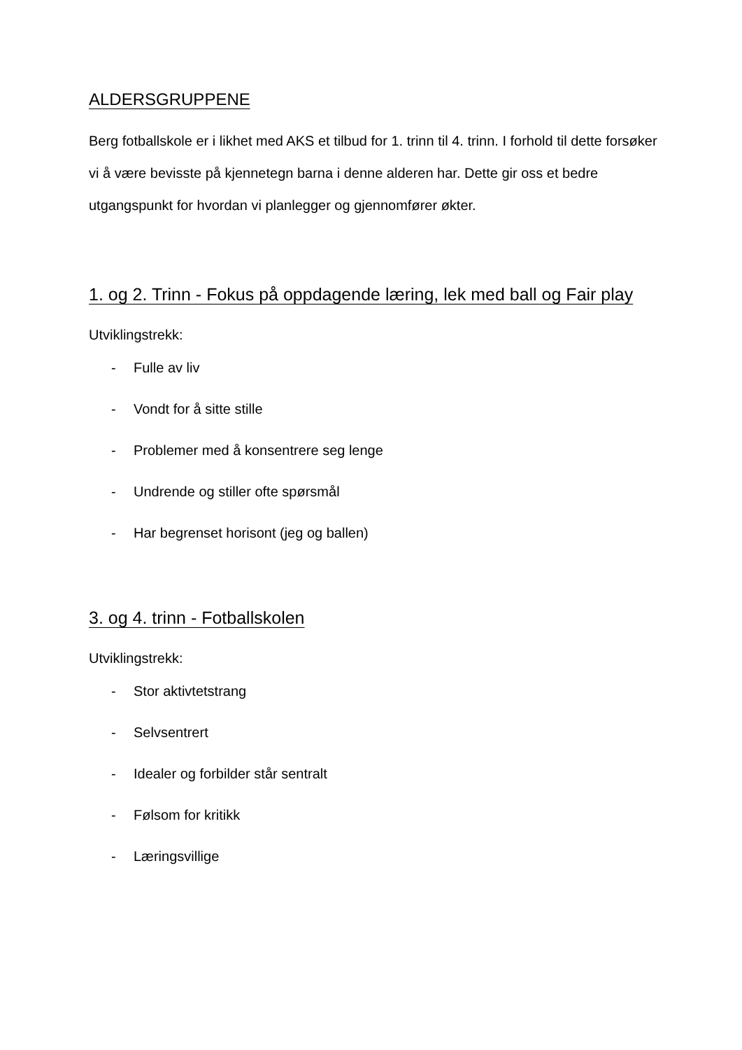ALDERSGRUPPENE
Berg fotballskole er i likhet med AKS et tilbud for 1. trinn til 4. trinn. I forhold til dette forsøker vi å være bevisste på kjennetegn barna i denne alderen har. Dette gir oss et bedre utgangspunkt for hvordan vi planlegger og gjennomfører økter.
1. og 2. Trinn - Fokus på oppdagende læring, lek med ball og Fair play
Utviklingstrekk:
- Fulle av liv
- Vondt for å sitte stille
- Problemer med å konsentrere seg lenge
- Undrende og stiller ofte spørsmål
- Har begrenset horisont (jeg og ballen)
3. og 4. trinn - Fotballskolen
Utviklingstrekk:
- Stor aktivtetstrang
- Selvsentrert
- Idealer og forbilder står sentralt
- Følsom for kritikk
- Læringsvillige